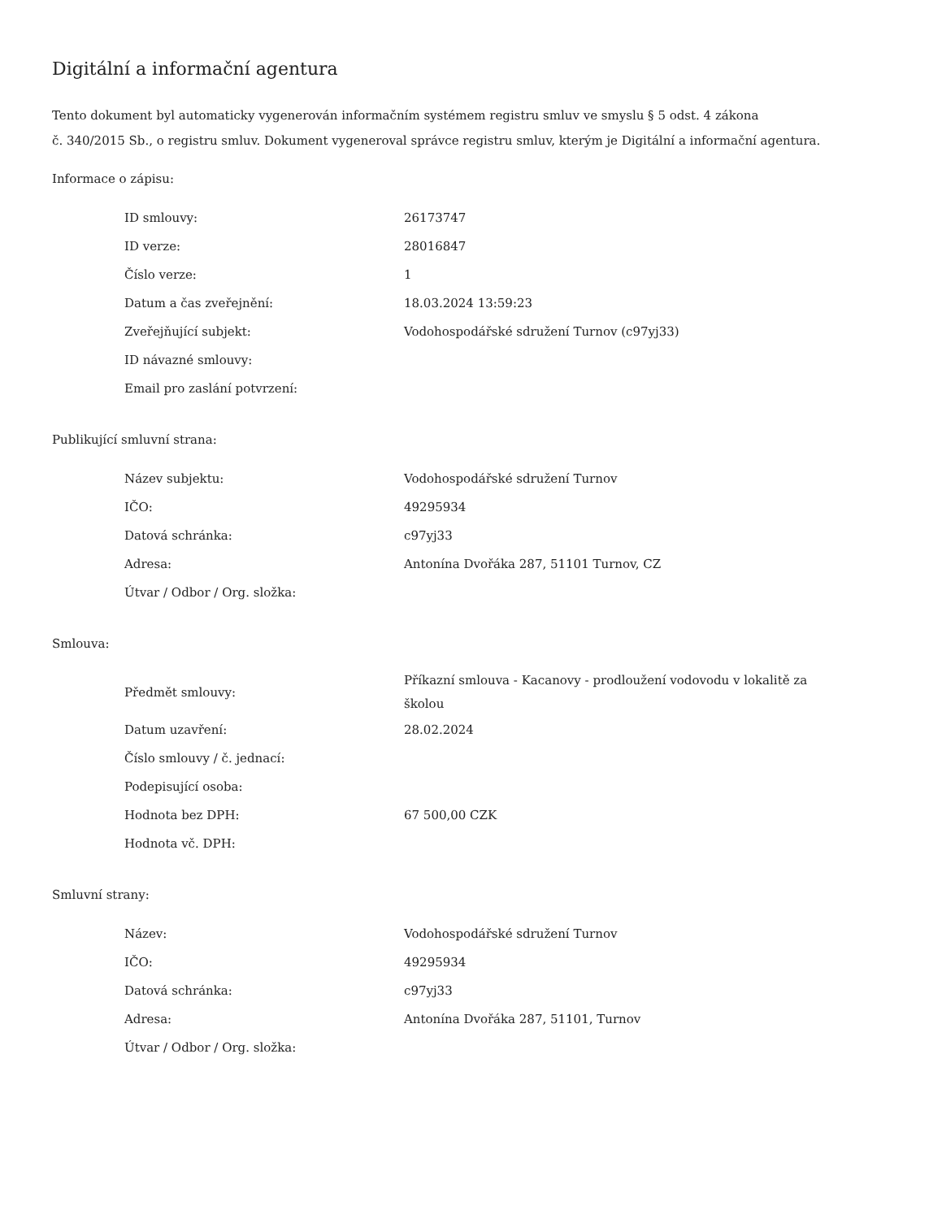Digitální a informační agentura
Tento dokument byl automaticky vygenerován informačním systémem registru smluv ve smyslu § 5 odst. 4 zákona
č. 340/2015 Sb., o registru smluv. Dokument vygeneroval správce registru smluv, kterým je Digitální a informační agentura.
Informace o zápisu:
| ID smlouvy: | 26173747 |
| ID verze: | 28016847 |
| Číslo verze: | 1 |
| Datum a čas zveřejnění: | 18.03.2024 13:59:23 |
| Zveřejňující subjekt: | Vodohospodářské sdružení Turnov (c97yj33) |
| ID návazné smlouvy: | |
| Email pro zaslání potvrzení: | |
Publikující smluvní strana:
| Název subjektu: | Vodohospodářské sdružení Turnov |
| IČO: | 49295934 |
| Datová schránka: | c97yj33 |
| Adresa: | Antonína Dvořáka 287, 51101 Turnov, CZ |
| Útvar / Odbor / Org. složka: | |
Smlouva:
| Předmět smlouvy: | Příkazní smlouva - Kacanovy - prodloužení vodovodu v lokalitě za školou |
| Datum uzavření: | 28.02.2024 |
| Číslo smlouvy / č. jednací: | |
| Podepisující osoba: | |
| Hodnota bez DPH: | 67 500,00 CZK |
| Hodnota vč. DPH: | |
Smluvní strany:
| Název: | Vodohospodářské sdružení Turnov |
| IČO: | 49295934 |
| Datová schránka: | c97yj33 |
| Adresa: | Antonína Dvořáka 287, 51101, Turnov |
| Útvar / Odbor / Org. složka: | |